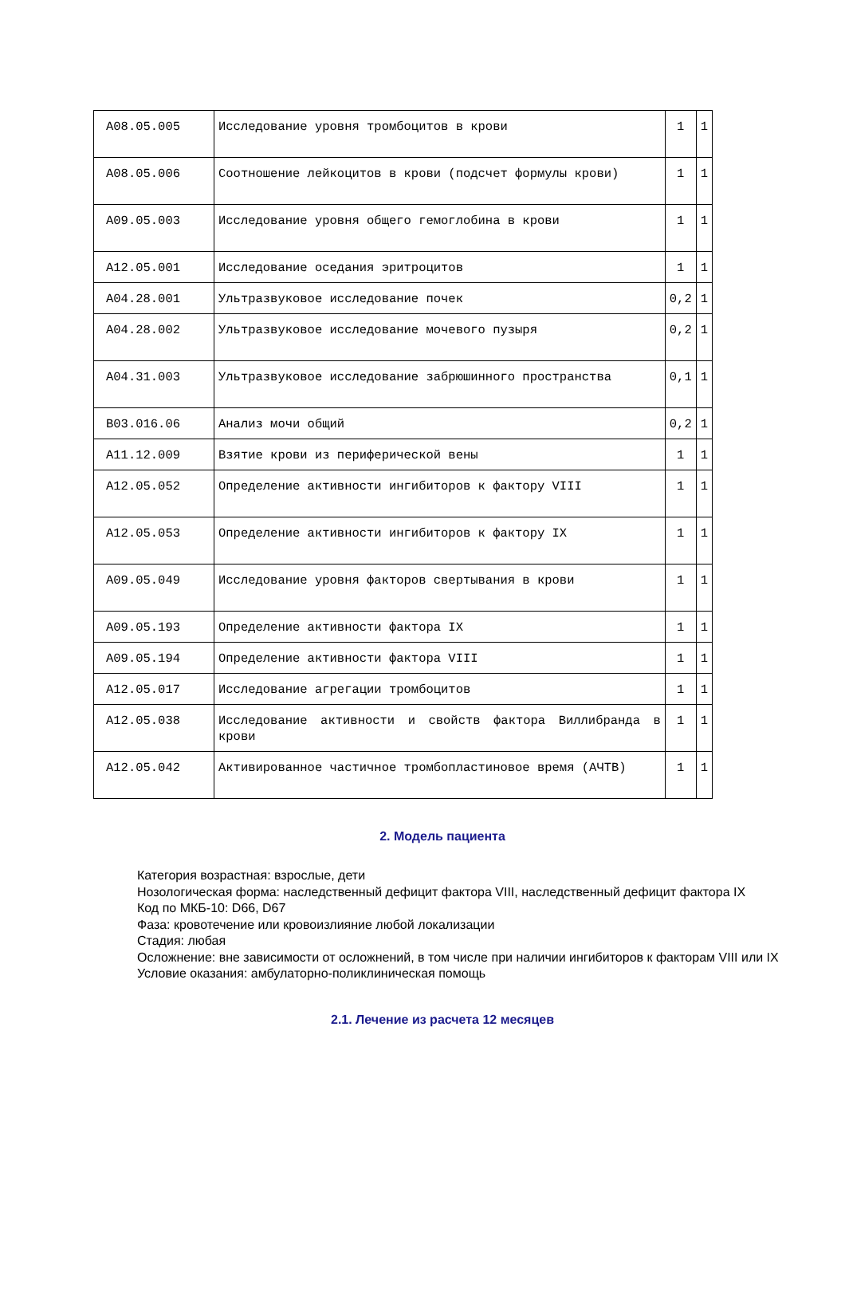| A08.05.005 | Исследование уровня тромбоцитов в крови | 1 | 1 |
| A08.05.006 | Соотношение лейкоцитов в крови (подсчет формулы крови) | 1 | 1 |
| A09.05.003 | Исследование уровня общего гемоглобина в крови | 1 | 1 |
| A12.05.001 | Исследование оседания эритроцитов | 1 | 1 |
| A04.28.001 | Ультразвуковое исследование почек | 0,2 | 1 |
| A04.28.002 | Ультразвуковое исследование мочевого пузыря | 0,2 | 1 |
| A04.31.003 | Ультразвуковое исследование забрюшинного пространства | 0,1 | 1 |
| B03.016.06 | Анализ мочи общий | 0,2 | 1 |
| A11.12.009 | Взятие крови из периферической вены | 1 | 1 |
| A12.05.052 | Определение активности ингибиторов к фактору VIII | 1 | 1 |
| A12.05.053 | Определение активности ингибиторов к фактору IX | 1 | 1 |
| A09.05.049 | Исследование уровня факторов свертывания в крови | 1 | 1 |
| A09.05.193 | Определение активности фактора IX | 1 | 1 |
| A09.05.194 | Определение активности фактора VIII | 1 | 1 |
| A12.05.017 | Исследование агрегации тромбоцитов | 1 | 1 |
| A12.05.038 | Исследование активности и свойств фактора Виллибранда в крови | 1 | 1 |
| A12.05.042 | Активированное частичное тромбопластиновое время (АЧТВ) | 1 | 1 |
2. Модель пациента
Категория возрастная: взрослые, дети
Нозологическая форма: наследственный дефицит фактора VIII, наследственный дефицит фактора IX
Код по МКБ-10: D66, D67
Фаза: кровотечение или кровоизлияние любой локализации
Стадия: любая
Осложнение: вне зависимости от осложнений, в том числе при наличии ингибиторов к факторам VIII или IX
Условие оказания: амбулаторно-поликлиническая помощь
2.1. Лечение из расчета 12 месяцев